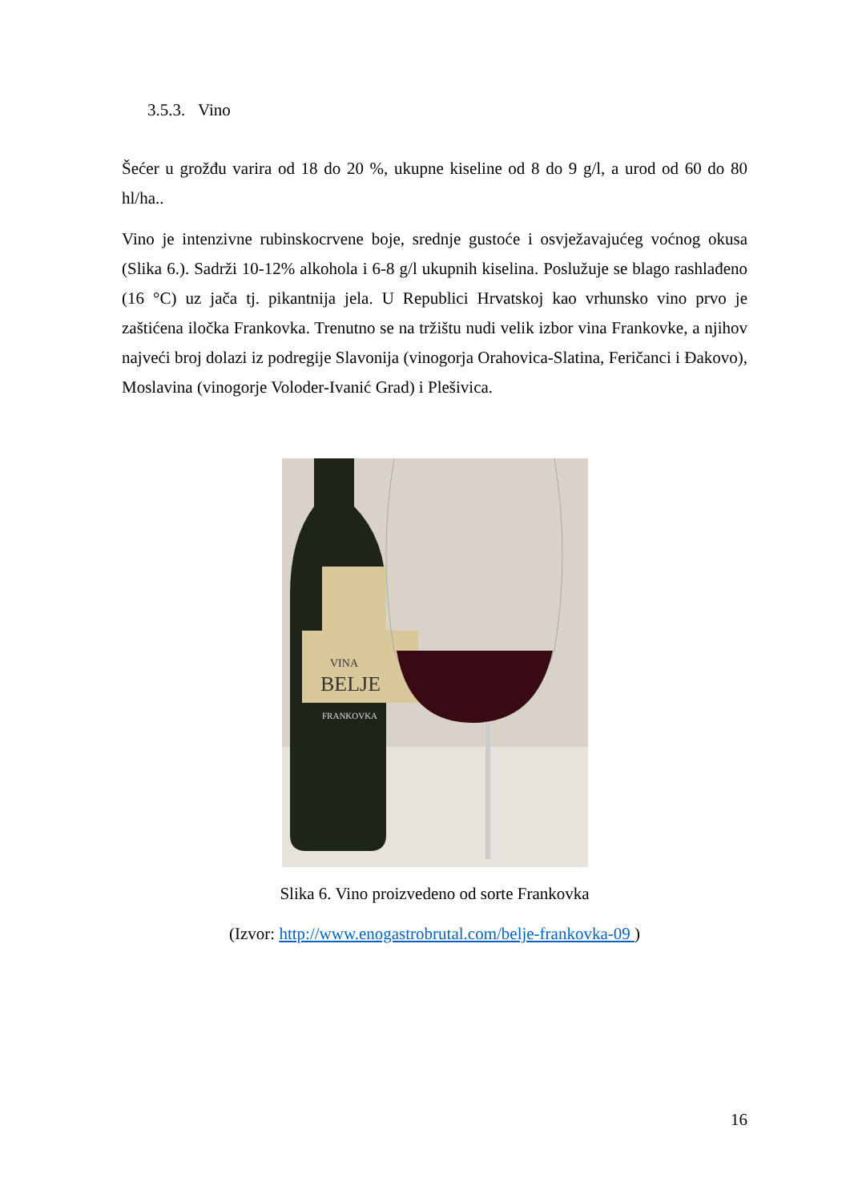3.5.3. Vino
Šećer u grožđu varira od 18 do 20 %, ukupne kiseline od 8 do 9 g/l, a urod od 60 do 80 hl/ha..
Vino je intenzivne rubinskocrvene boje, srednje gustoće i osvježavajućeg voćnog okusa (Slika 6.). Sadrži 10-12% alkohola i 6-8 g/l ukupnih kiselina. Poslužuje se blago rashlađeno (16 °C) uz jača tj. pikantnija jela. U Republici Hrvatskoj kao vrhunsko vino prvo je zaštićena iločka Frankovka. Trenutno se na tržištu nudi velik izbor vina Frankovke, a njihov najveći broj dolazi iz podregije Slavonija (vinogorja Orahovica-Slatina, Feričanci i Đakovo), Moslavina (vinogorje Voloder-Ivanić Grad) i Plešivica.
VINA
BELJE
FRANKOVKA
Slika 6. Vino proizvedeno od sorte Frankovka
(Izvor: http://www.enogastrobrutal.com/belje-frankovka-09 )
16